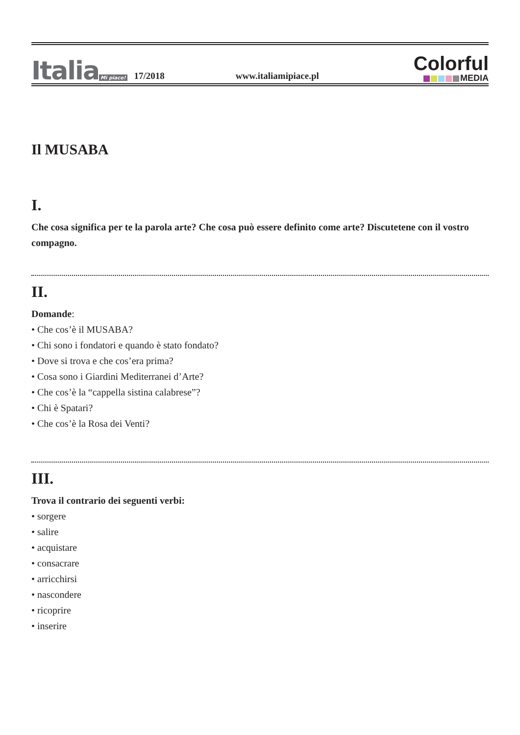Italia Mi piace!
17/2018
www.italiamipiace.pl
Colorful
MEDIA
Il MUSABA
I.
Che cosa significa per te la parola arte? Che cosa può essere definito come arte? Discutetene con il vostro compagno.
II.
Domande:
• Che cos’è il MUSABA?
• Chi sono i fondatori e quando è stato fondato?
• Dove si trova e che cos’era prima?
• Cosa sono i Giardini Mediterranei d’Arte?
• Che cos’è la “cappella sistina calabrese”?
• Chi è Spatari?
• Che cos’è la Rosa dei Venti?
III.
Trova il contrario dei seguenti verbi:
• sorgere
• salire
• acquistare
• consacrare
• arricchirsi
• nascondere
• ricoprire
• inserire